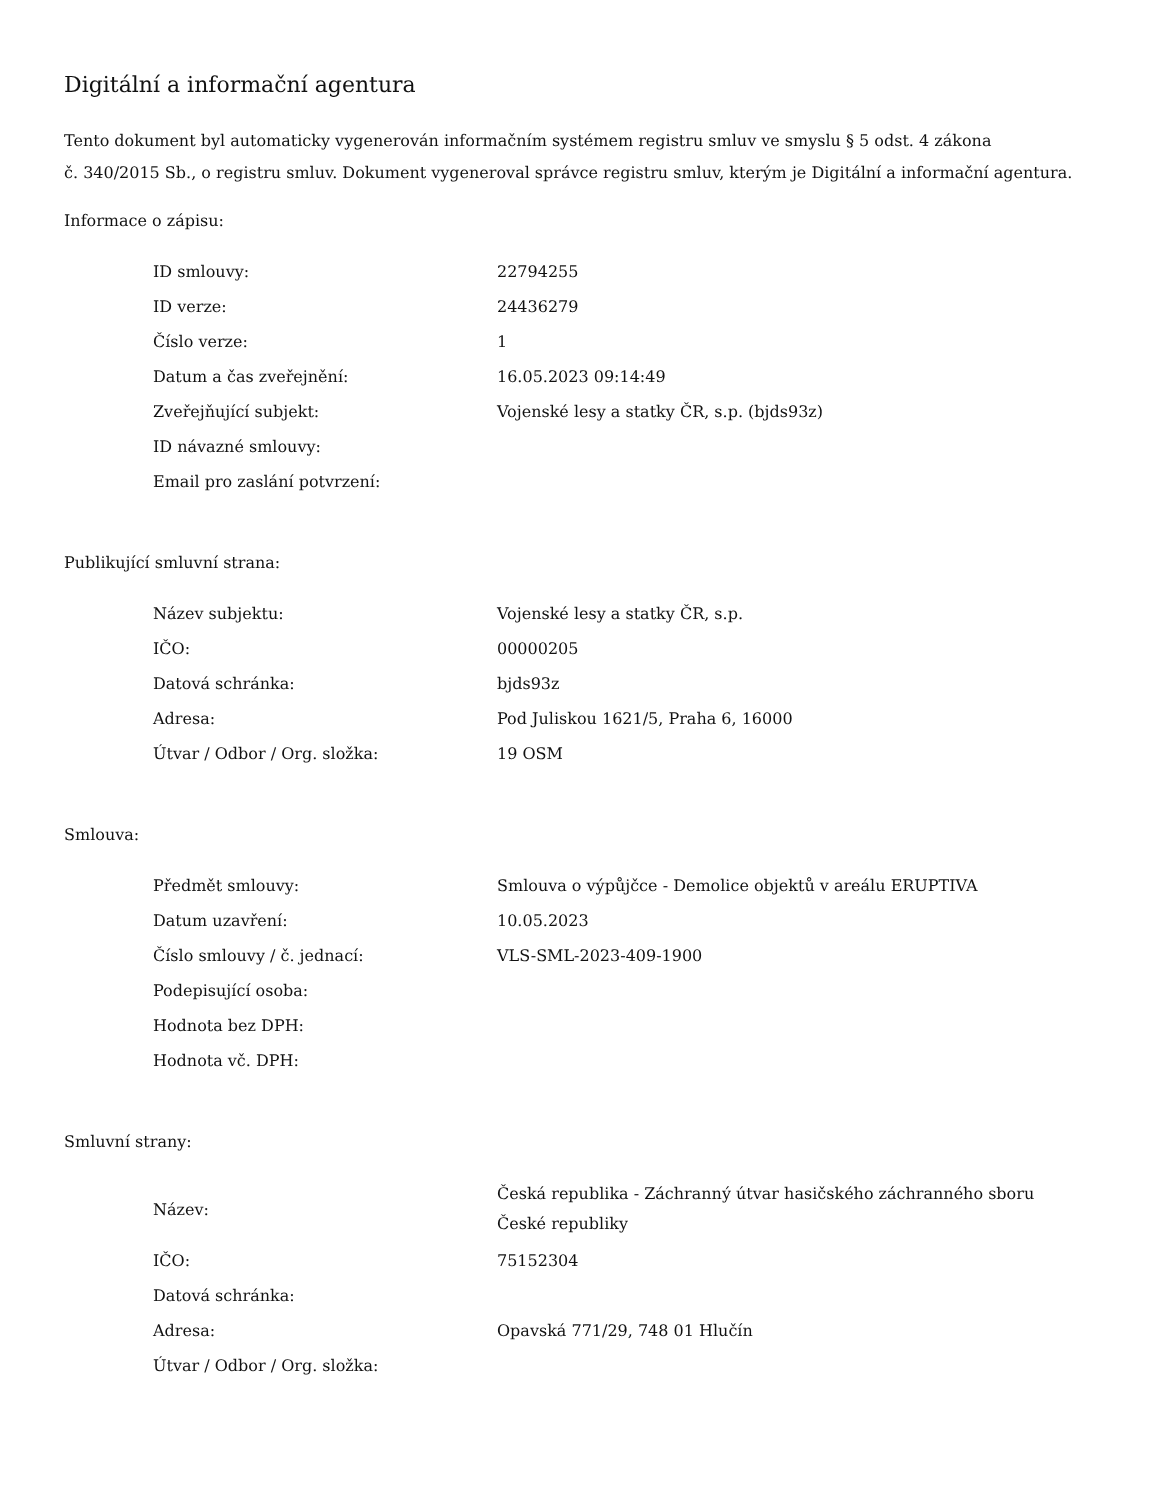Digitální a informační agentura
Tento dokument byl automaticky vygenerován informačním systémem registru smluv ve smyslu § 5 odst. 4 zákona
č. 340/2015 Sb., o registru smluv. Dokument vygeneroval správce registru smluv, kterým je Digitální a informační agentura.
Informace o zápisu:
| ID smlouvy: | 22794255 |
| ID verze: | 24436279 |
| Číslo verze: | 1 |
| Datum a čas zveřejnění: | 16.05.2023 09:14:49 |
| Zveřejňující subjekt: | Vojenské lesy a statky ČR, s.p. (bjds93z) |
| ID návazné smlouvy: | |
| Email pro zaslání potvrzení: | |
Publikující smluvní strana:
| Název subjektu: | Vojenské lesy a statky ČR, s.p. |
| IČO: | 00000205 |
| Datová schránka: | bjds93z |
| Adresa: | Pod Juliskou 1621/5, Praha 6, 16000 |
| Útvar / Odbor / Org. složka: | 19 OSM |
Smlouva:
| Předmět smlouvy: | Smlouva o výpůjčce - Demolice objektů v areálu ERUPTIVA |
| Datum uzavření: | 10.05.2023 |
| Číslo smlouvy / č. jednací: | VLS-SML-2023-409-1900 |
| Podepisující osoba: | |
| Hodnota bez DPH: | |
| Hodnota vč. DPH: | |
Smluvní strany:
| Název: | Česká republika - Záchranný útvar hasičského záchranného sboru České republiky |
| IČO: | 75152304 |
| Datová schránka: | |
| Adresa: | Opavská 771/29, 748 01 Hlučín |
| Útvar / Odbor / Org. složka: | |